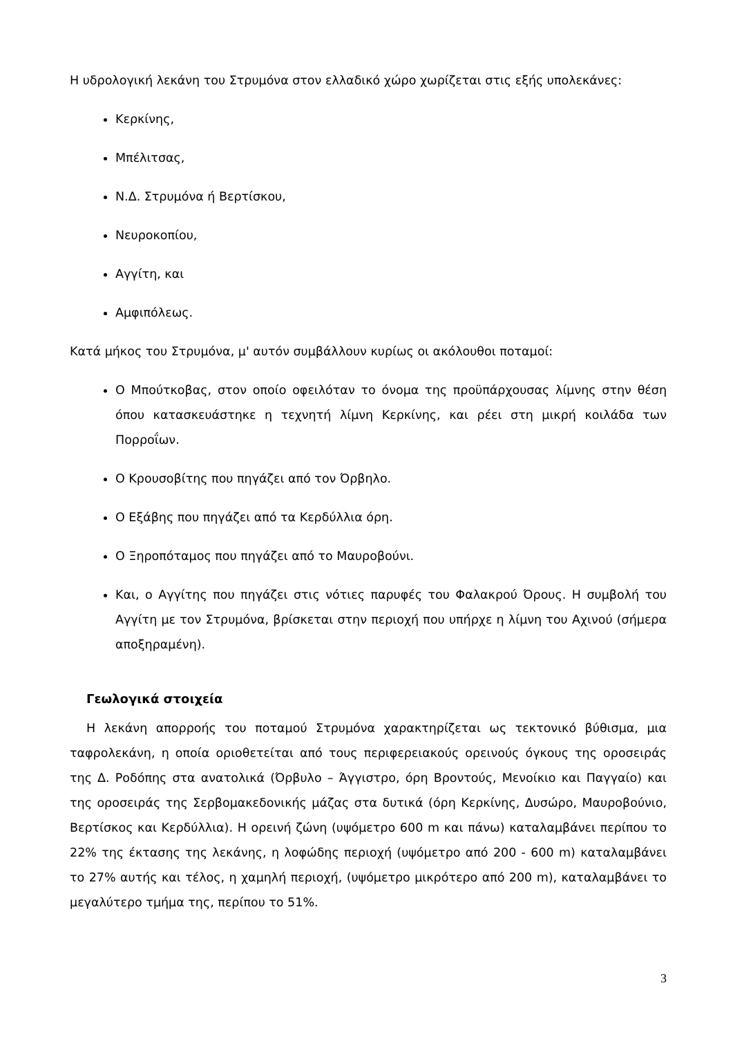Η υδρολογική λεκάνη του Στρυμόνα στον ελλαδικό χώρο χωρίζεται στις εξής υπολεκάνες:
Κερκίνης,
Μπέλιτσας,
Ν.Δ. Στρυμόνα ή Βερτίσκου,
Νευροκοπίου,
Αγγίτη, και
Αμφιπόλεως.
Κατά μήκος του Στρυμόνα, μ' αυτόν συμβάλλουν κυρίως οι ακόλουθοι ποταμοί:
Ο Μπούτκοβας, στον οποίο οφειλόταν το όνομα της προϋπάρχουσας λίμνης στην θέση όπου κατασκευάστηκε η τεχνητή λίμνη Κερκίνης, και ρέει στη μικρή κοιλάδα των Πορροΐων.
Ο Κρουσοβίτης που πηγάζει από τον Όρβηλο.
Ο Εξάβης που πηγάζει από τα Κερδύλλια όρη.
Ο Ξηροπόταμος που πηγάζει από το Μαυροβούνι.
Και, ο Αγγίτης που πηγάζει στις νότιες παρυφές του Φαλακρού Όρους. Η συμβολή του Αγγίτη με τον Στρυμόνα, βρίσκεται στην περιοχή που υπήρχε η λίμνη του Αχινού (σήμερα αποξηραμένη).
Γεωλογικά στοιχεία
Η λεκάνη απορροής του ποταμού Στρυμόνα χαρακτηρίζεται ως τεκτονικό βύθισμα, μια ταφρολεκάνη, η οποία οριοθετείται από τους περιφερειακούς ορεινούς όγκους της οροσειράς της Δ. Ροδόπης στα ανατολικά (Όρβυλο – Άγγιστρο, όρη Βροντούς, Μενοίκιο και Παγγαίο) και της οροσειράς της Σερβομακεδονικής μάζας στα δυτικά (όρη Κερκίνης, Δυσώρο, Μαυροβούνιο, Βερτίσκος και Κερδύλλια). Η ορεινή ζώνη (υψόμετρο 600 m και πάνω) καταλαμβάνει περίπου το 22% της έκτασης της λεκάνης, η λοφώδης περιοχή (υψόμετρο από 200 - 600 m) καταλαμβάνει το 27% αυτής και τέλος, η χαμηλή περιοχή, (υψόμετρο μικρότερο από 200 m), καταλαμβάνει το μεγαλύτερο τμήμα της, περίπου το 51%.
3